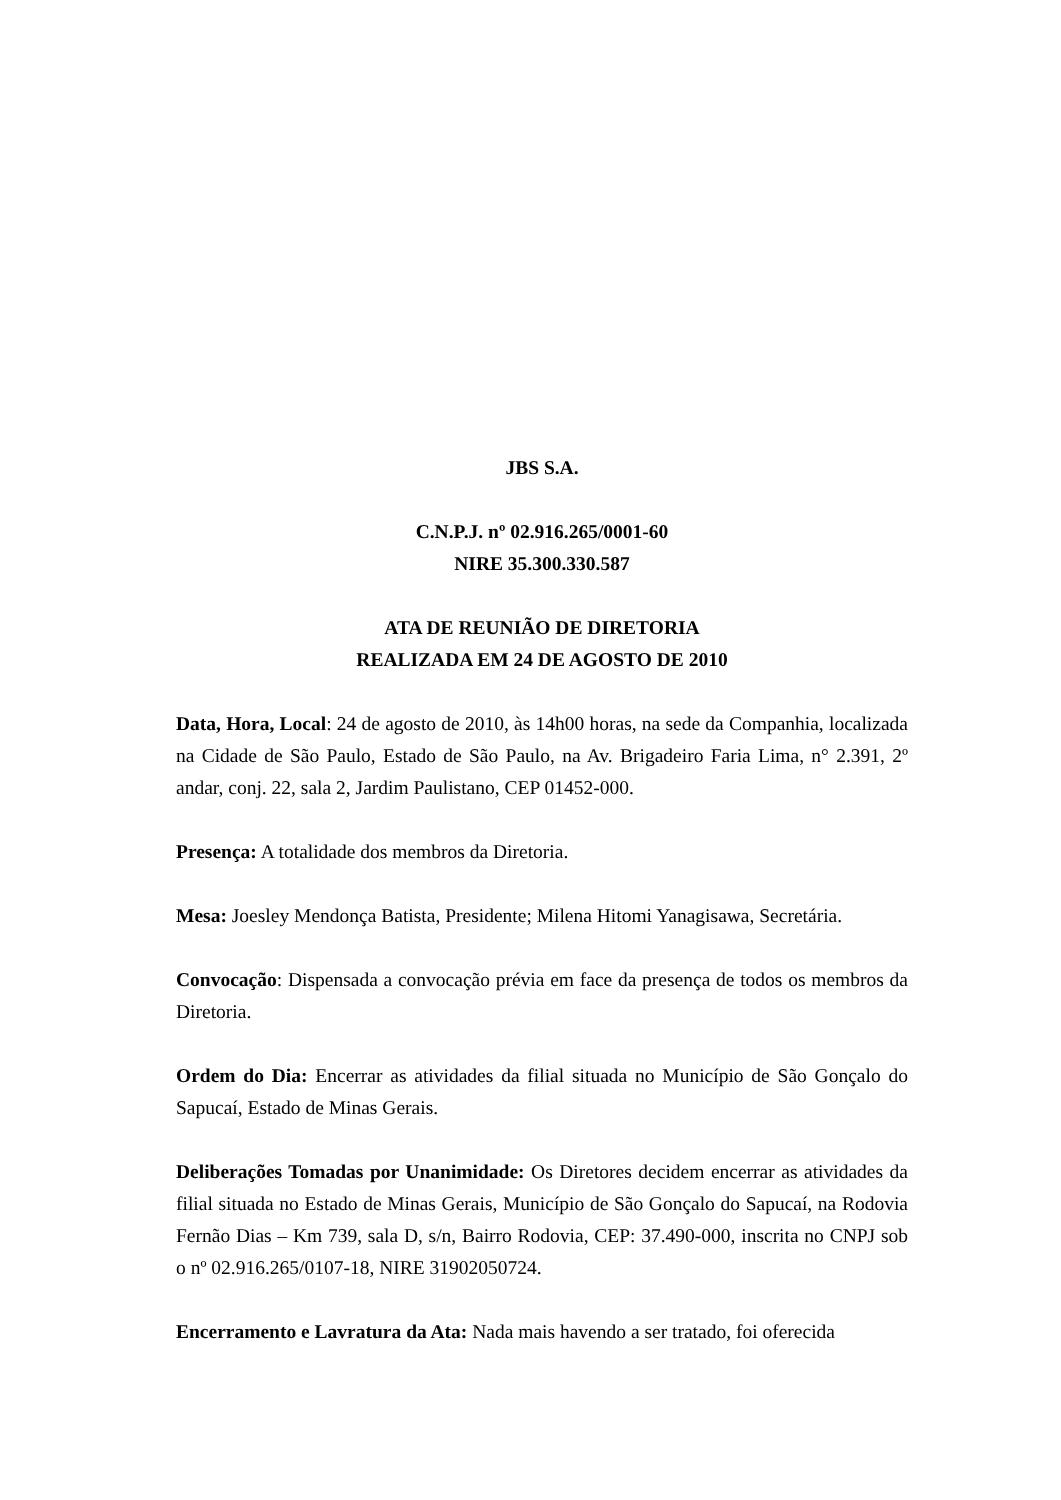JBS S.A.
C.N.P.J. nº 02.916.265/0001-60
NIRE 35.300.330.587
ATA DE REUNIÃO DE DIRETORIA
REALIZADA EM 24 DE AGOSTO DE 2010
Data, Hora, Local: 24 de agosto de 2010, às 14h00 horas, na sede da Companhia, localizada na Cidade de São Paulo, Estado de São Paulo, na Av. Brigadeiro Faria Lima, n° 2.391, 2º andar, conj. 22, sala 2, Jardim Paulistano, CEP 01452-000.
Presença: A totalidade dos membros da Diretoria.
Mesa: Joesley Mendonça Batista, Presidente; Milena Hitomi Yanagisawa, Secretária.
Convocação: Dispensada a convocação prévia em face da presença de todos os membros da Diretoria.
Ordem do Dia: Encerrar as atividades da filial situada no Município de São Gonçalo do Sapucaí, Estado de Minas Gerais.
Deliberações Tomadas por Unanimidade: Os Diretores decidem encerrar as atividades da filial situada no Estado de Minas Gerais, Município de São Gonçalo do Sapucaí, na Rodovia Fernão Dias – Km 739, sala D, s/n, Bairro Rodovia, CEP: 37.490-000, inscrita no CNPJ sob o nº 02.916.265/0107-18, NIRE 31902050724.
Encerramento e Lavratura da Ata: Nada mais havendo a ser tratado, foi oferecida